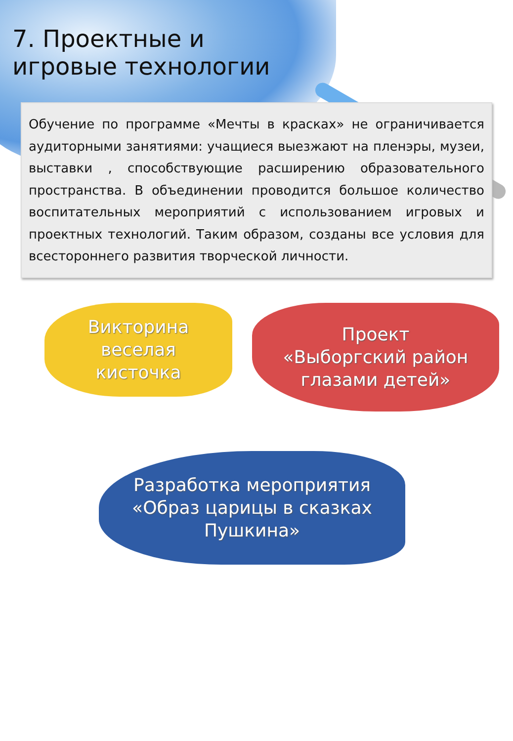7. Проектные и
игровые технологии
Обучение по программе «Мечты в красках» не ограничивается аудиторными занятиями: учащиеся выезжают на пленэры, музеи, выставки , способствующие расширению образовательного пространства. В объединении проводится большое количество воспитательных мероприятий с использованием игровых и проектных технологий. Таким образом, созданы все условия для всестороннего развития творческой личности.
Викторина
веселая
кисточка
Проект
«Выборгский район
глазами детей»
Разработка мероприятия
«Образ царицы в сказках
Пушкина»